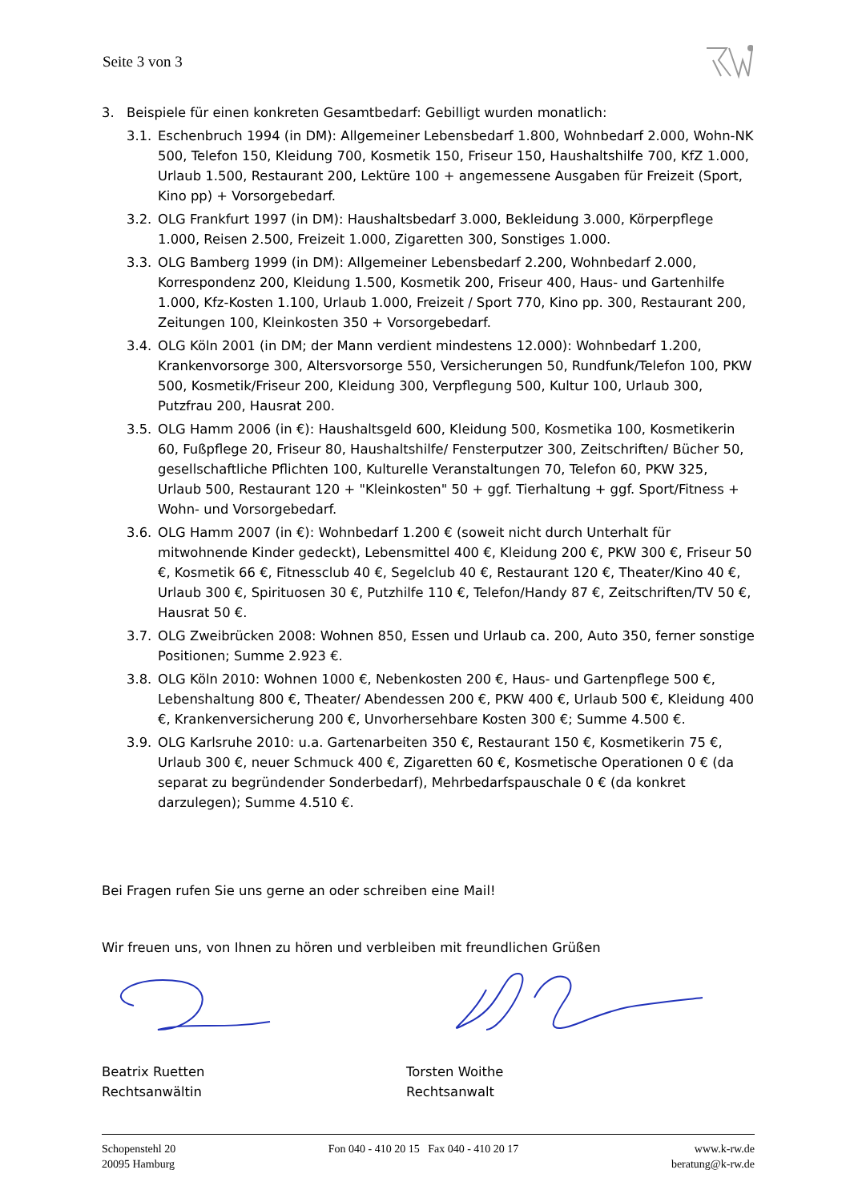Seite 3 von 3
3. Beispiele für einen konkreten Gesamtbedarf: Gebilligt wurden monatlich:
3.1. Eschenbruch 1994 (in DM): Allgemeiner Lebensbedarf 1.800, Wohnbedarf 2.000, Wohn-NK 500, Telefon 150, Kleidung 700, Kosmetik 150, Friseur 150, Haushaltshilfe 700, KfZ 1.000, Urlaub 1.500, Restaurant 200, Lektüre 100 + angemessene Ausgaben für Freizeit (Sport, Kino pp) + Vorsorgebedarf.
3.2. OLG Frankfurt 1997 (in DM): Haushaltsbedarf 3.000, Bekleidung 3.000, Körperpflege 1.000, Reisen 2.500, Freizeit 1.000, Zigaretten 300, Sonstiges 1.000.
3.3. OLG Bamberg 1999 (in DM): Allgemeiner Lebensbedarf 2.200, Wohnbedarf 2.000, Korrespondenz 200, Kleidung 1.500, Kosmetik 200, Friseur 400, Haus- und Gartenhilfe 1.000, Kfz-Kosten 1.100, Urlaub 1.000, Freizeit / Sport 770, Kino pp. 300, Restaurant 200, Zeitungen 100, Kleinkosten 350 + Vorsorgebedarf.
3.4. OLG Köln 2001 (in DM; der Mann verdient mindestens 12.000): Wohnbedarf 1.200, Krankenvorsorge 300, Altersvorsorge 550, Versicherungen 50, Rundfunk/Telefon 100, PKW 500, Kosmetik/Friseur 200, Kleidung 300, Verpflegung 500, Kultur 100, Urlaub 300, Putzfrau 200, Hausrat 200.
3.5. OLG Hamm 2006 (in €): Haushaltsgeld 600, Kleidung 500, Kosmetika 100, Kosmetikerin 60, Fußpflege 20, Friseur 80, Haushaltshilfe/ Fensterputzer 300, Zeitschriften/ Bücher 50, gesellschaftliche Pflichten 100, Kulturelle Veranstaltungen 70, Telefon 60, PKW 325, Urlaub 500, Restaurant 120 + "Kleinkosten" 50 + ggf. Tierhaltung + ggf. Sport/Fitness + Wohn- und Vorsorgebedarf.
3.6. OLG Hamm 2007 (in €): Wohnbedarf 1.200 € (soweit nicht durch Unterhalt für mitwohnende Kinder gedeckt), Lebensmittel 400 €, Kleidung 200 €, PKW 300 €, Friseur 50 €, Kosmetik 66 €, Fitnessclub 40 €, Segelclub 40 €, Restaurant 120 €, Theater/Kino 40 €, Urlaub 300 €, Spirituosen 30 €, Putzhilfe 110 €, Telefon/Handy 87 €, Zeitschriften/TV 50 €, Hausrat 50 €.
3.7. OLG Zweibrücken 2008: Wohnen 850, Essen und Urlaub ca. 200, Auto 350, ferner sonstige Positionen; Summe 2.923 €.
3.8. OLG Köln 2010: Wohnen 1000 €, Nebenkosten 200 €, Haus- und Gartenpflege 500 €, Lebenshaltung 800 €, Theater/ Abendessen 200 €, PKW 400 €, Urlaub 500 €, Kleidung 400 €, Krankenversicherung 200 €, Unvorhersehbare Kosten 300 €; Summe 4.500 €.
3.9. OLG Karlsruhe 2010: u.a. Gartenarbeiten 350 €, Restaurant 150 €, Kosmetikerin 75 €, Urlaub 300 €, neuer Schmuck 400 €, Zigaretten 60 €, Kosmetische Operationen 0 € (da separat zu begründender Sonderbedarf), Mehrbedarfspauschale 0 € (da konkret darzulegen); Summe 4.510 €.
Bei Fragen rufen Sie uns gerne an oder schreiben eine Mail!
Wir freuen uns, von Ihnen zu hören und verbleiben mit freundlichen Grüßen
Beatrix Ruetten
Rechtsanwältin
Torsten Woithe
Rechtsanwalt
Schopenstehl 20
20095 Hamburg
Fon 040 - 410 20 15 Fax 040 - 410 20 17
www.k-rw.de
beratung@k-rw.de